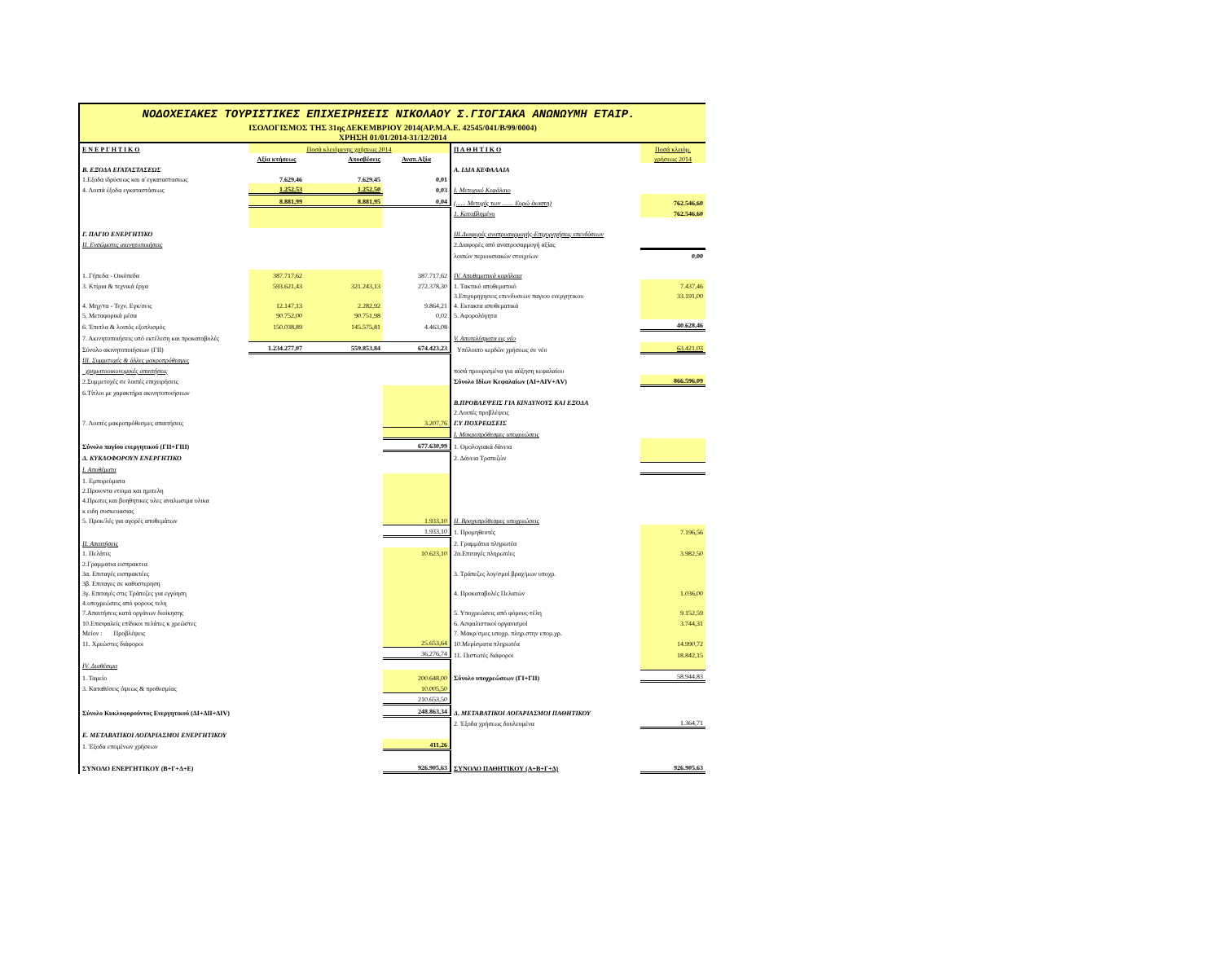ΝΟΔΟΧΕΙΑΚΕΣ ΤΟΥΡΙΣΤΙΚΕΣ ΕΠΙΧΕΙΡΗΣΕΙΣ ΝΙΚΟΛΑΟΥ Σ.ΓΙΟΓΙΑΚΑ ΑΝΩΝΩΥΜΗ ΕΤΑΙΡ.
ΙΣΟΛΟΓΙΣΜΟΣ ΤΗΣ 31ης ΔΕΚΕΜΒΡΙΟΥ 2014(ΑΡ.Μ.Α.Ε. 42545/041/Β/99/0004)
ΧΡΗΣΗ 01/01/2014-31/12/2014
| Ε Ν Ε Ρ Γ Η Τ Ι Κ Ο | Ποσά κλειόμενης χρήσεως 2014 | | | Π Α Θ Η Τ Ι Κ Ο | Ποσά κλειόμ. |
| | Αξία κτήσεως | Αποσβέσεις | Αναπ.Αξία | | χρήσεως 2014 |
| Β. ΕΞΟΔΑ ΕΓΑΤΑΣΤΑΣΕΩΣ | | | | Α. ΙΔΙΑ ΚΕΦΑΛΑΙΑ | |
| 1.Εξοδα ιδρύσεως και α΄εγκαταστασεως | 7.629,46 | 7.629,45 | 0,01 | | |
| 4. Λοιπά έξοδα εγκαταστάσεως | 1.252,53 | 1.252,50 | 0,03 | Ι. Μετοχικό Κεφάλαιο | |
| | 8.881,99 | 8.881,95 | 0,04 | (...... Μετοχές των ....... Ευρώ έκαστη) | 762.546,60 |
| | | | | 1. Καταβλημένο | 762.546,60 |
| Γ. ΠΑΓΙΟ ΕΝΕΡΓΗΤΙΚΟ | | | | ΙΙΙ.Διαφορές αναπροσαρμογής-Επιχορηγήσεις επενδύσεων | |
| ΙΙ. Ενσώματες ακινητοποιήσεις | | | | 2.Διαφορές από αναπροσαρμογή αξίας | |
| | | | | λοιπών περιουσιακών στοιχείων | 0,00 |
| 1. Γήπεδα - Οικόπεδα | 387.717,62 | | 387.717,62 | IV. Αποθεματικά κεφάλαια | |
| 3. Κτίρια & τεχνικά έργα | 593.621,43 | 321.243,13 | 272.378,30 | 1. Τακτικό αποθεματικό | 7.437,46 |
| | | | | 3.Επιχορηγησεις επενδυσεων παγιου ενεργητικου | 33.191,00 |
| 4. Μηχ/τα - Τεχν. Εγκ/σεις | 12.147,13 | 2.282,92 | 9.864,21 | 4. Εκτακτα αποθεματικά | |
| 5. Μεταφορικά μέσα | 90.752,00 | 90.751,98 | 0,02 | 5. Αφορολόγητα | |
| 6. Έπιπλα & λοιπός εξοπλισμός | 150.038,89 | 145.575,81 | 4.463,08 | | 40.628,46 |
| 7. Ακινητοποιήσεις υπό εκτέλεση και προκαταβολές | | | | V. Αποτελέσματα εις νέο | |
| Σύνολο ακινητοποιήσεων (ΓΙΙ) | 1.234.277,07 | 559.853,84 | 674.423,23 | Υπόλοιπο κερδών χρήσεως σε νέο | 63.421,03 |
| ΙΙΙ. Συμμετοχές & άλλες μακροπρόθεσμες | | | | | |
| χρηματοοικονομικές απαιτήσεις | | | | ποσά προορισμένα για αύξηση κεφαλαίου | |
| 2.Συμμετοχές σε λοιπές επιχειρήσεις | | | | Σύνολο Ιδίων Κεφαλαίων (ΑΙ+ΑΙV+ΑV) | 866.596,09 |
| 6.Τίτλοι με χαρακτήρα ακινητοποιήσεων | | | | | |
| | | | | Β.ΠΡΟΒΛΕΨΕΙΣ ΓΙΑ ΚΙΝΔΥΝΟΥΣ ΚΑΙ ΕΞΟΔΑ | |
| | | | | 2.Λοιπές προβλέψεις | |
| 7. Λοιπές μακροπρόθεσμες απαιτήσεις | | | 3.207,76 | Γ.Υ ΠΟΧΡΕΩΣΕΙΣ | |
| | | | | Ι. Μακροπρόθεσμες υποχρεώσεις | |
| Σύνολο παγίου ενεργητικού (ΓΙΙ+ΓΙΙΙ) | | | 677.630,99 | 1. Ομολογιακά δάνεια | |
| Δ. ΚΥΚΛΟΦΟΡΟΥΝ ΕΝΕΡΓΗΤΙΚΟ | | | | 2. Δάνεια Τραπεζών | |
| Ι. Αποθέματα | | | | | |
| 1. Εμπορεύματα | | | | | |
| 2.Προιοντα ετοιμα και ημιτελη | | | | | |
| 4.Πρωτες και βοηθητικες υλες αναλωσιμα υλικα | | | | | |
| κ ειδη συσκευασιας | | | | | |
| 5. Προκ/λές για αγορές αποθεμάτων | | | 1.933,10 | ΙΙ. Βραχυπρόθεσμες υποχρεώσεις | |
| | | | 1.933,10 | 1. Προμηθευτές | 7.196,56 |
| ΙΙ. Απαιτήσεις | | | | 2. Γραμμάτια πληρωτέα | |
| 1. Πελάτες | | | 10.623,10 | 2α.Επιταγές πληρωτέες | 3.982,50 |
| 2.Γραμματια εισπρακτεα | | | | | |
| 3α. Επιταγές εισπρακτέες | | | | 3. Τράπεζες λογ/σμοί βραχ/μων υποχρ. | |
| 3β. Επιταγες σε καθυστερηση | | | | | |
| 3γ. Επιταγές στις Τράπεζες για εγγύηση | | | | 4. Προκαταβολές Πελατών | 1.036,00 |
| 4.υποχρεώσεις από φορους τελη | | | | | |
| 7.Απαιτήσεις κατά οργάνων διοίκησης | | | | 5. Υποχρεώσεις από φόρους-τέλη | 9.152,59 |
| 10.Επισφαλείς επίδικοι πελάτες κ χρεώστες | | | | 6. Ασφαλιστικοί οργανισμοί | 3.744,31 |
| Μείον : Προβλέψεις | | | | 7. Μακρ/σμες υποχρ. πληρ.στην επομ.χρ. | |
| 11. Χρεώστες διάφοροι | | | 25.653,64 | 10.Μερίσματα πληρωτέα | 14.990,72 |
| | | | 36.276,74 | 11. Πιστωτές διάφοροι | 18.842,15 |
| IV. Διαθέσιμα | | | | | |
| 1. Ταμείο | | | 200.648,00 | Σύνολο υποχρεώσεων (ΓΙ+ΓΙΙ) | 58.944,83 |
| 3. Καταθέσεις όψεως & προθεσμίας | | | 10.005,50 | | |
| | | | 210.653,50 | | |
| Σύνολο Κυκλοφορούντος Ενεργητικού (ΔΙ+ΔΙΙ+ΔΙV) | | | 248.863,34 | Δ. ΜΕΤΑΒΑΤΙΚΟΙ ΛΟΓΑΡΙΑΣΜΟΙ ΠΑΘΗΤΙΚΟΥ | |
| | | | | 2. Έξοδα χρήσεως δουλευμένα | 1.364,71 |
| Ε. ΜΕΤΑΒΑΤΙΚΟΙ ΛΟΓΑΡΙΑΣΜΟΙ ΕΝΕΡΓΗΤΙΚΟΥ | | | | | |
| 1. Έξοδα επομένων χρήσεων | | | 411,26 | | |
| ΣΥΝΟΛΟ ΕΝΕΡΓΗΤΙΚΟΥ (Β+Γ+Δ+Ε) | | | 926.905,63 | ΣΥΝΟΛΟ ΠΑΘΗΤΙΚΟΥ (Α+Β+Γ+Δ) | 926.905,63 |